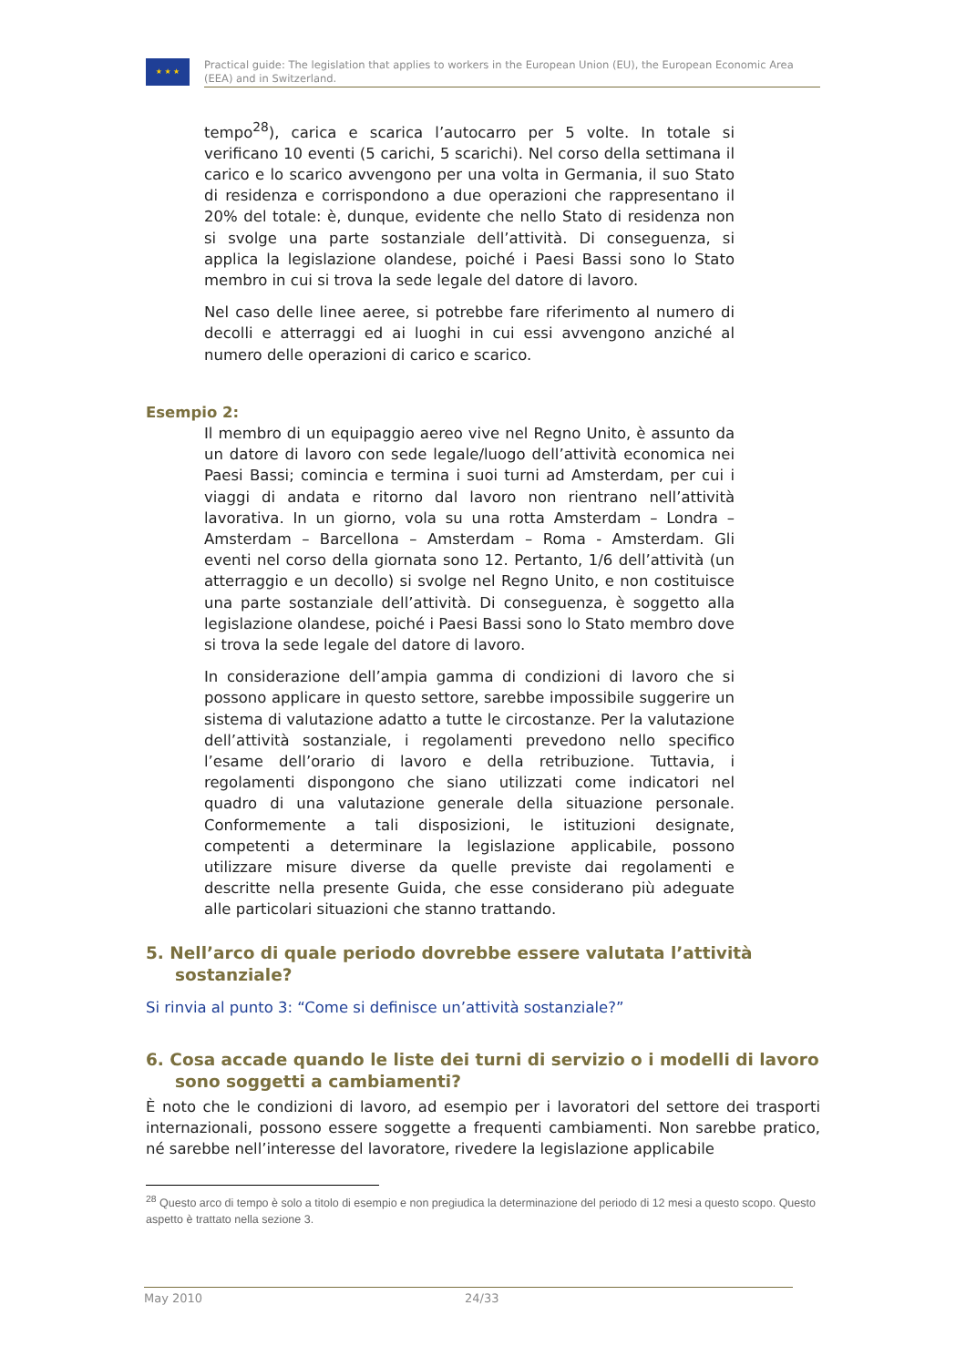★ ★ ★
Practical guide: The legislation that applies to workers in the European Union (EU), the European Economic Area (EEA) and in Switzerland.
tempo<sup>28</sup>), carica e scarica l’autocarro per 5 volte. In totale si verificano 10 eventi (5 carichi, 5 scarichi). Nel corso della settimana il carico e lo scarico avvengono per una volta in Germania, il suo Stato di residenza e corrispondono a due operazioni che rappresentano il 20% del totale: è, dunque, evidente che nello Stato di residenza non si svolge una parte sostanziale dell’attività. Di conseguenza, si applica la legislazione olandese, poiché i Paesi Bassi sono lo Stato membro in cui si trova la sede legale del datore di lavoro.
Nel caso delle linee aeree, si potrebbe fare riferimento al numero di decolli e atterraggi ed ai luoghi in cui essi avvengono anziché al numero delle operazioni di carico e scarico.
Esempio 2:
Il membro di un equipaggio aereo vive nel Regno Unito, è assunto da un datore di lavoro con sede legale/luogo dell’attività economica nei Paesi Bassi; comincia e termina i suoi turni ad Amsterdam, per cui i viaggi di andata e ritorno dal lavoro non rientrano nell’attività lavorativa. In un giorno, vola su una rotta Amsterdam – Londra – Amsterdam – Barcellona – Amsterdam – Roma - Amsterdam. Gli eventi nel corso della giornata sono 12. Pertanto, 1/6 dell’attività (un atterraggio e un decollo) si svolge nel Regno Unito, e non costituisce una parte sostanziale dell’attività. Di conseguenza, è soggetto alla legislazione olandese, poiché i Paesi Bassi sono lo Stato membro dove si trova la sede legale del datore di lavoro.
In considerazione dell’ampia gamma di condizioni di lavoro che si possono applicare in questo settore, sarebbe impossibile suggerire un sistema di valutazione adatto a tutte le circostanze. Per la valutazione dell’attività sostanziale, i regolamenti prevedono nello specifico l’esame dell’orario di lavoro e della retribuzione. Tuttavia, i regolamenti dispongono che siano utilizzati come indicatori nel quadro di una valutazione generale della situazione personale. Conformemente a tali disposizioni, le istituzioni designate, competenti a determinare la legislazione applicabile, possono utilizzare misure diverse da quelle previste dai regolamenti e descritte nella presente Guida, che esse considerano più adeguate alle particolari situazioni che stanno trattando.
5. Nell’arco di quale periodo dovrebbe essere valutata l’attività sostanziale?
Si rinvia al punto 3: “Come si definisce un’attività sostanziale?”
6. Cosa accade quando le liste dei turni di servizio o i modelli di lavoro sono soggetti a cambiamenti?
È noto che le condizioni di lavoro, ad esempio per i lavoratori del settore dei trasporti internazionali, possono essere soggette a frequenti cambiamenti. Non sarebbe pratico, né sarebbe nell’interesse del lavoratore, rivedere la legislazione applicabile
<sup>28</sup> Questo arco di tempo è solo a titolo di esempio e non pregiudica la determinazione del periodo di 12 mesi a questo scopo. Questo aspetto è trattato nella sezione 3.
May 2010 24/33